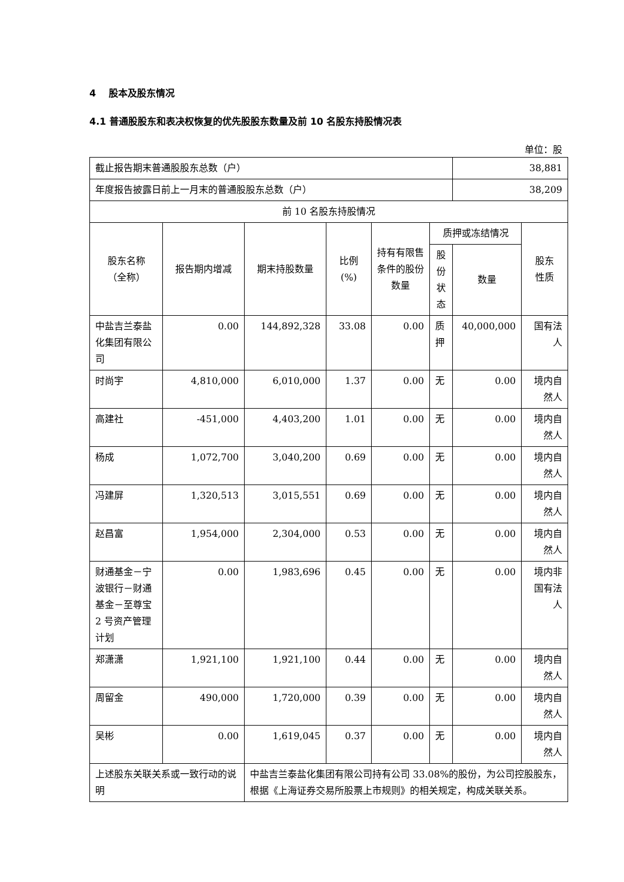4 股本及股东情况
4.1 普通股股东和表决权恢复的优先股股东数量及前 10 名股东持股情况表
单位：股
| 截止报告期末普通股股东总数（户） | | | | | | 38,881 | |
| 年度报告披露日前上一月末的普通股股东总数（户） | | | | | | 38,209 | |
| 前 10 名股东持股情况 | | | | | | | |
| 股东名称 （全称） | 报告期内增减 | 期末持股数量 | 比例 (%) | 持有有限售条件的股份数量 | 质押或冻结情况 | | 股东 性质 |
| | | | | | 股份状态 | 数量 | |
| 中盐吉兰泰盐化集团有限公司 | 0.00 | 144,892,328 | 33.08 | 0.00 | 质押 | 40,000,000 | 国有法人 |
| 时尚宇 | 4,810,000 | 6,010,000 | 1.37 | 0.00 | 无 | 0.00 | 境内自然人 |
| 高建社 | -451,000 | 4,403,200 | 1.01 | 0.00 | 无 | 0.00 | 境内自然人 |
| 杨成 | 1,072,700 | 3,040,200 | 0.69 | 0.00 | 无 | 0.00 | 境内自然人 |
| 冯建屏 | 1,320,513 | 3,015,551 | 0.69 | 0.00 | 无 | 0.00 | 境内自然人 |
| 赵昌富 | 1,954,000 | 2,304,000 | 0.53 | 0.00 | 无 | 0.00 | 境内自然人 |
| 财通基金－宁波银行－财通基金－至尊宝 2 号资产管理计划 | 0.00 | 1,983,696 | 0.45 | 0.00 | 无 | 0.00 | 境内非国有法人 |
| 郑潇潇 | 1,921,100 | 1,921,100 | 0.44 | 0.00 | 无 | 0.00 | 境内自然人 |
| 周留金 | 490,000 | 1,720,000 | 0.39 | 0.00 | 无 | 0.00 | 境内自然人 |
| 吴彬 | 0.00 | 1,619,045 | 0.37 | 0.00 | 无 | 0.00 | 境内自然人 |
| 上述股东关联关系或一致行动的说明 | | 中盐吉兰泰盐化集团有限公司持有公司 33.08%的股份，为公司控股股东，根据《上海证券交易所股票上市规则》的相关规定，构成关联关系。 | | | | | |